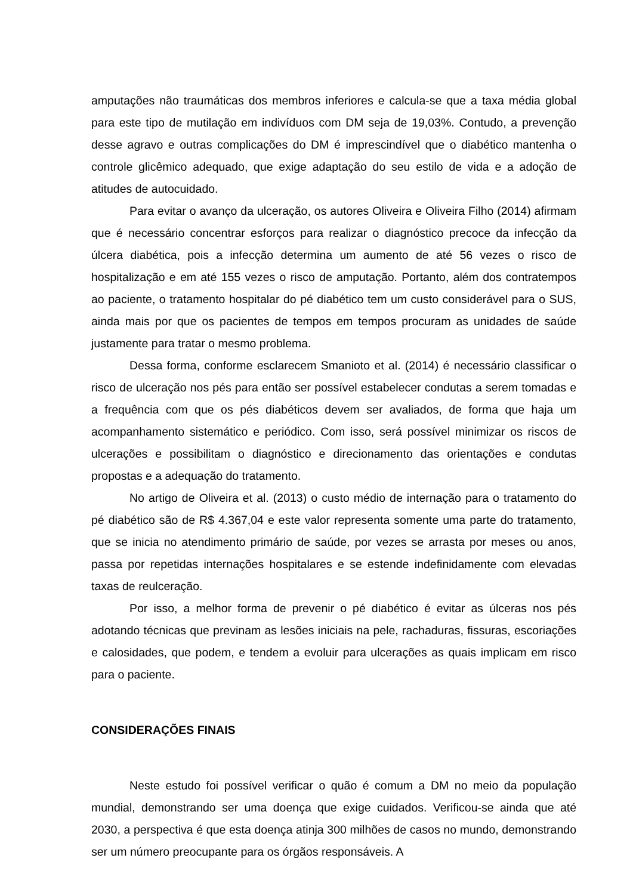amputações não traumáticas dos membros inferiores e calcula-se que a taxa média global para este tipo de mutilação em indivíduos com DM seja de 19,03%. Contudo, a prevenção desse agravo e outras complicações do DM é imprescindível que o diabético mantenha o controle glicêmico adequado, que exige adaptação do seu estilo de vida e a adoção de atitudes de autocuidado.
Para evitar o avanço da ulceração, os autores Oliveira e Oliveira Filho (2014) afirmam que é necessário concentrar esforços para realizar o diagnóstico precoce da infecção da úlcera diabética, pois a infecção determina um aumento de até 56 vezes o risco de hospitalização e em até 155 vezes o risco de amputação. Portanto, além dos contratempos ao paciente, o tratamento hospitalar do pé diabético tem um custo considerável para o SUS, ainda mais por que os pacientes de tempos em tempos procuram as unidades de saúde justamente para tratar o mesmo problema.
Dessa forma, conforme esclarecem Smanioto et al. (2014) é necessário classificar o risco de ulceração nos pés para então ser possível estabelecer condutas a serem tomadas e a frequência com que os pés diabéticos devem ser avaliados, de forma que haja um acompanhamento sistemático e periódico. Com isso, será possível minimizar os riscos de ulcerações e possibilitam o diagnóstico e direcionamento das orientações e condutas propostas e a adequação do tratamento.
No artigo de Oliveira et al. (2013) o custo médio de internação para o tratamento do pé diabético são de R$ 4.367,04 e este valor representa somente uma parte do tratamento, que se inicia no atendimento primário de saúde, por vezes se arrasta por meses ou anos, passa por repetidas internações hospitalares e se estende indefinidamente com elevadas taxas de reulceração.
Por isso, a melhor forma de prevenir o pé diabético é evitar as úlceras nos pés adotando técnicas que previnam as lesões iniciais na pele, rachaduras, fissuras, escoriações e calosidades, que podem, e tendem a evoluir para ulcerações as quais implicam em risco para o paciente.
CONSIDERAÇÕES FINAIS
Neste estudo foi possível verificar o quão é comum a DM no meio da população mundial, demonstrando ser uma doença que exige cuidados. Verificou-se ainda que até 2030, a perspectiva é que esta doença atinja 300 milhões de casos no mundo, demonstrando ser um número preocupante para os órgãos responsáveis. A